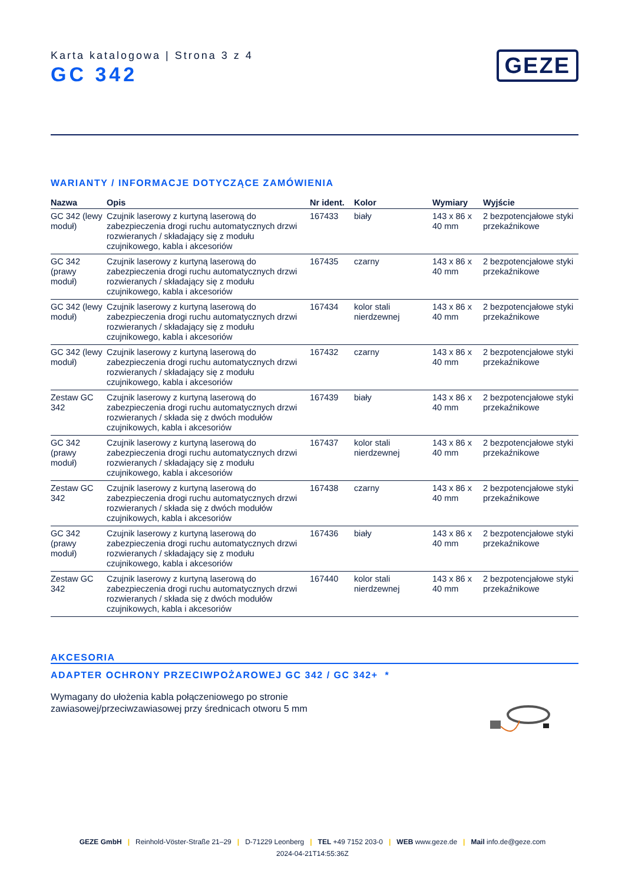Karta katalogowa | Strona 3 z 4
GC 342
GEZE
WARIANTY / INFORMACJE DOTYCZĄCE ZAMÓWIENIA
| Nazwa | Opis | Nr ident. | Kolor | Wymiary | Wyjście |
| --- | --- | --- | --- | --- | --- |
| GC 342 (lewy moduł) | Czujnik laserowy z kurtyną laserową do zabezpieczenia drogi ruchu automatycznych drzwi rozwieranych / składający się z modułu czujnikowego, kabla i akcesoriów | 167433 | biały | 143 x 86 x 40 mm | 2 bezpotencjałowe styki przekaźnikowe |
| GC 342 (prawy moduł) | Czujnik laserowy z kurtyną laserową do zabezpieczenia drogi ruchu automatycznych drzwi rozwieranych / składający się z modułu czujnikowego, kabla i akcesoriów | 167435 | czarny | 143 x 86 x 40 mm | 2 bezpotencjałowe styki przekaźnikowe |
| GC 342 (lewy moduł) | Czujnik laserowy z kurtyną laserową do zabezpieczenia drogi ruchu automatycznych drzwi rozwieranych / składający się z modułu czujnikowego, kabla i akcesoriów | 167434 | kolor stali nierdzewnej | 143 x 86 x 40 mm | 2 bezpotencjałowe styki przekaźnikowe |
| GC 342 (lewy moduł) | Czujnik laserowy z kurtyną laserową do zabezpieczenia drogi ruchu automatycznych drzwi rozwieranych / składający się z modułu czujnikowego, kabla i akcesoriów | 167432 | czarny | 143 x 86 x 40 mm | 2 bezpotencjałowe styki przekaźnikowe |
| Zestaw GC 342 | Czujnik laserowy z kurtyną laserową do zabezpieczenia drogi ruchu automatycznych drzwi rozwieranych / składa się z dwóch modułów czujnikowych, kabla i akcesoriów | 167439 | biały | 143 x 86 x 40 mm | 2 bezpotencjałowe styki przekaźnikowe |
| GC 342 (prawy moduł) | Czujnik laserowy z kurtyną laserową do zabezpieczenia drogi ruchu automatycznych drzwi rozwieranych / składający się z modułu czujnikowego, kabla i akcesoriów | 167437 | kolor stali nierdzewnej | 143 x 86 x 40 mm | 2 bezpotencjałowe styki przekaźnikowe |
| Zestaw GC 342 | Czujnik laserowy z kurtyną laserową do zabezpieczenia drogi ruchu automatycznych drzwi rozwieranych / składa się z dwóch modułów czujnikowych, kabla i akcesoriów | 167438 | czarny | 143 x 86 x 40 mm | 2 bezpotencjałowe styki przekaźnikowe |
| GC 342 (prawy moduł) | Czujnik laserowy z kurtyną laserową do zabezpieczenia drogi ruchu automatycznych drzwi rozwieranych / składający się z modułu czujnikowego, kabla i akcesoriów | 167436 | biały | 143 x 86 x 40 mm | 2 bezpotencjałowe styki przekaźnikowe |
| Zestaw GC 342 | Czujnik laserowy z kurtyną laserową do zabezpieczenia drogi ruchu automatycznych drzwi rozwieranych / składa się z dwóch modułów czujnikowych, kabla i akcesoriów | 167440 | kolor stali nierdzewnej | 143 x 86 x 40 mm | 2 bezpotencjałowe styki przekaźnikowe |
AKCESORIA
ADAPTER OCHRONY PRZECIWPOŻAROWEJ GC 342 / GC 342+ *
Wymagany do ułożenia kabla połączeniowego po stronie
zawiasowej/przeciwzawiasowej przy średnicach otworu 5 mm
GEZE GmbH | Reinhold-Vöster-Straße 21–29 | D-71229 Leonberg | TEL +49 7152 203-0 | WEB www.geze.de | Mail info.de@geze.com
2024-04-21T14:55:36Z